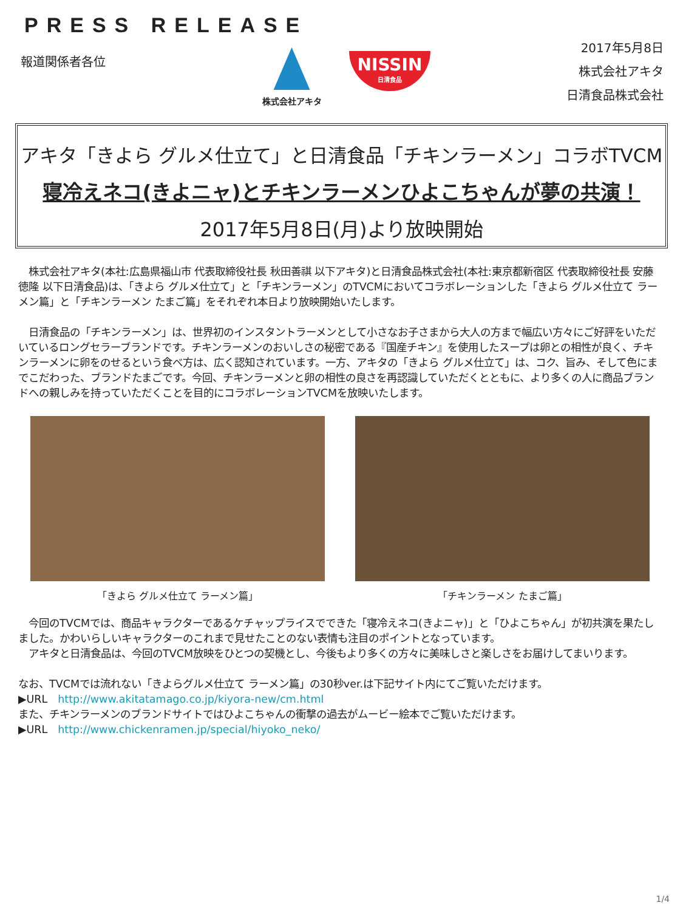PRESS RELEASE
報道関係者各位 株式会社アキタ
NISSIN
日清食品
2017年5月8日
株式会社アキタ
日清食品株式会社
アキタ「きよら グルメ仕立て」と日清食品「チキンラーメン」コラボTVCM
寝冷えネコ(きよニャ)とチキンラーメンひよこちゃんが夢の共演！
2017年5月8日(月)より放映開始
　株式会社アキタ(本社:広島県福山市 代表取締役社長 秋田善祺 以下アキタ)と日清食品株式会社(本社:東京都新宿区 代表取締役社長 安藤徳隆 以下日清食品)は、「きよら グルメ仕立て」と「チキンラーメン」のTVCMにおいてコラボレーションした「きよら グルメ仕立て ラーメン篇」と「チキンラーメン たまご篇」をそれぞれ本日より放映開始いたします。
　日清食品の「チキンラーメン」は、世界初のインスタントラーメンとして小さなお子さまから大人の方まで幅広い方々にご好評をいただいているロングセラーブランドです。チキンラーメンのおいしさの秘密である『国産チキン』を使用したスープは卵との相性が良く、チキンラーメンに卵をのせるという食べ方は、広く認知されています。一方、アキタの「きよら グルメ仕立て」は、コク、旨み、そして色にまでこだわった、ブランドたまごです。今回、チキンラーメンと卵の相性の良さを再認識していただくとともに、より多くの人に商品ブランドへの親しみを持っていただくことを目的にコラボレーションTVCMを放映いたします。
「きよら グルメ仕立て ラーメン篇」 「チキンラーメン たまご篇」
　今回のTVCMでは、商品キャラクターであるケチャップライスでできた「寝冷えネコ(きよニャ)」と「ひよこちゃん」が初共演を果たしました。かわいらしいキャラクターのこれまで見せたことのない表情も注目のポイントとなっています。
　アキタと日清食品は、今回のTVCM放映をひとつの契機とし、今後もより多くの方々に美味しさと楽しさをお届けしてまいります。
なお、TVCMでは流れない「きよらグルメ仕立て ラーメン篇」の30秒ver.は下記サイト内にてご覧いただけます。
▶URL　http://www.akitatamago.co.jp/kiyora-new/cm.html
また、チキンラーメンのブランドサイトではひよこちゃんの衝撃の過去がムービー絵本でご覧いただけます。
▶URL　http://www.chickenramen.jp/special/hiyoko_neko/
1/4